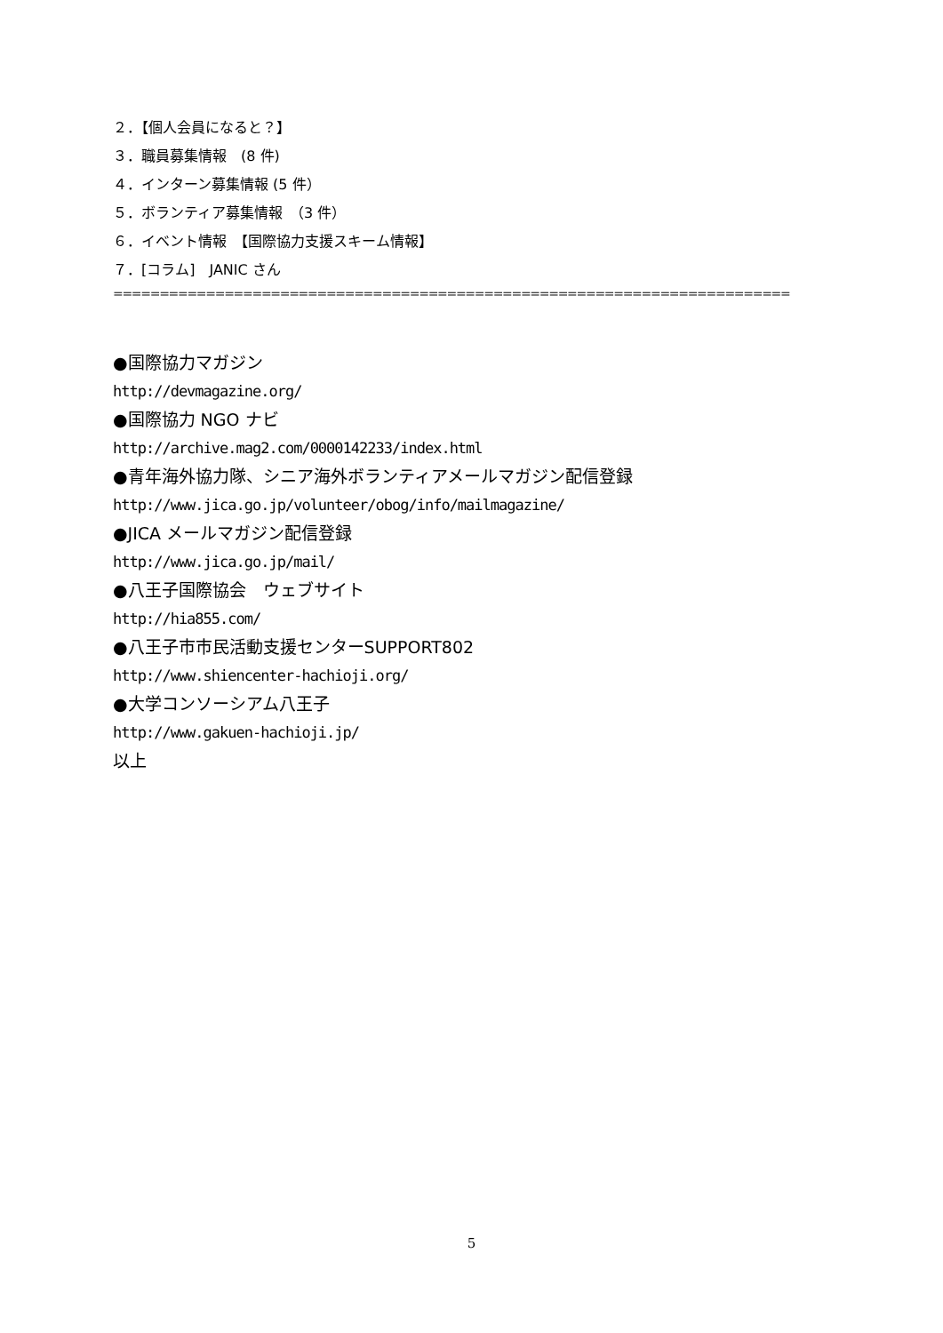２．【個人会員になると？】
３．職員募集情報　(8 件)
４．インターン募集情報 (5 件）
５．ボランティア募集情報　（3 件）
６．イベント情報　【国際協力支援スキーム情報】
７．[コラム]　JANIC さん
=========================================================================
●国際協力マガジン
http://devmagazine.org/
●国際協力 NGO ナビ
http://archive.mag2.com/0000142233/index.html
●青年海外協力隊、シニア海外ボランティアメールマガジン配信登録
http://www.jica.go.jp/volunteer/obog/info/mailmagazine/
●JICA メールマガジン配信登録
http://www.jica.go.jp/mail/
●八王子国際協会　ウェブサイト
http://hia855.com/
●八王子市市民活動支援センターSUPPORT802
http://www.shiencenter-hachioji.org/
●大学コンソーシアム八王子
http://www.gakuen-hachioji.jp/
以上
5